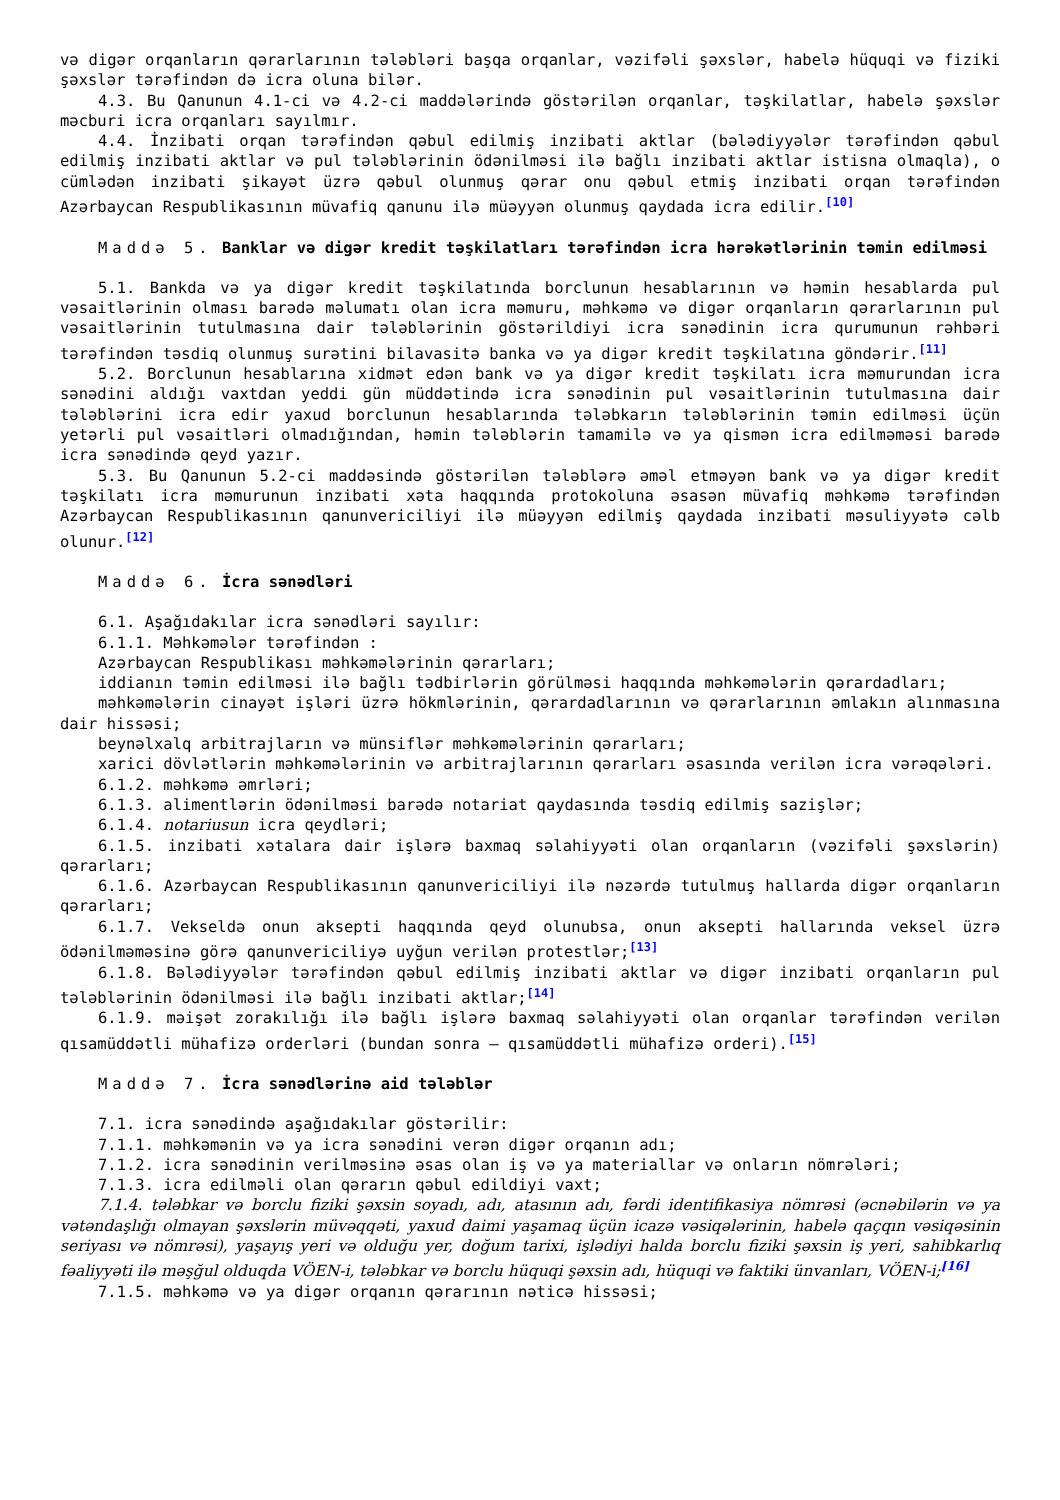və digər orqanların qərarlarının tələbləri başqa orqanlar, vəzifəli şəxslər, habelə hüquqi və fiziki şəxslər tərəfindən də icra oluna bilər.
4.3. Bu Qanunun 4.1-ci və 4.2-ci maddələrində göstərilən orqanlar, təşkilatlar, habelə şəxslər məcburi icra orqanları sayılmır.
4.4. İnzibati orqan tərəfindən qəbul edilmiş inzibati aktlar (bələdiyyələr tərəfindən qəbul edilmiş inzibati aktlar və pul tələblərinin ödənilməsi ilə bağlı inzibati aktlar istisna olmaqla), o cümlədən inzibati şikayət üzrə qəbul olunmuş qərar onu qəbul etmiş inzibati orqan tərəfindən Azərbaycan Respublikasının müvafiq qanunu ilə müəyyən olunmuş qaydada icra edilir.<sup>[10]</sup>
Maddə 5. Banklar və digər kredit təşkilatları tərəfindən icra hərəkətlərinin təmin edilməsi
5.1. Bankda və ya digər kredit təşkilatında borclunun hesablarının və həmin hesablarda pul vəsaitlərinin olması barədə məlumatı olan icra məmuru, məhkəmə və digər orqanların qərarlarının pul vəsaitlərinin tutulmasına dair tələblərinin göstərildiyi icra sənədinin icra qurumunun rəhbəri tərəfindən təsdiq olunmuş surətini bilavasitə banka və ya digər kredit təşkilatına göndərir.<sup>[11]</sup>
5.2. Borclunun hesablarına xidmət edən bank və ya digər kredit təşkilatı icra məmurundan icra sənədini aldığı vaxtdan yeddi gün müddətində icra sənədinin pul vəsaitlərinin tutulmasına dair tələblərini icra edir yaxud borclunun hesablarında tələbkarın tələblərinin təmin edilməsi üçün yetərli pul vəsaitləri olmadığından, həmin tələblərin tamamilə və ya qismən icra edilməməsi barədə icra sənədində qeyd yazır.
5.3. Bu Qanunun 5.2-ci maddəsində göstərilən tələblərə əməl etməyən bank və ya digər kredit təşkilatı icra məmurunun inzibati xəta haqqında protokoluna əsasən müvafiq məhkəmə tərəfindən Azərbaycan Respublikasının qanunvericiliyi ilə müəyyən edilmiş qaydada inzibati məsuliyyətə cəlb olunur.<sup>[12]</sup>
Maddə 6. İcra sənədləri
6.1. Aşağıdakılar icra sənədləri sayılır:
6.1.1. Məhkəmələr tərəfindən :
Azərbaycan Respublikası məhkəmələrinin qərarları;
iddianın təmin edilməsi ilə bağlı tədbirlərin görülməsi haqqında məhkəmələrin qərardadları;
məhkəmələrin cinayət işləri üzrə hökmlərinin, qərardadlarının və qərarlarının əmlakın alınmasına dair hissəsi;
beynəlxalq arbitrajların və münsiflər məhkəmələrinin qərarları;
xarici dövlətlərin məhkəmələrinin və arbitrajlarının qərarları əsasında verilən icra vərəqələri.
6.1.2. məhkəmə əmrləri;
6.1.3. alimentlərin ödənilməsi barədə notariat qaydasında təsdiq edilmiş sazişlər;
6.1.4. notariusun icra qeydləri;
6.1.5. inzibati xətalara dair işlərə baxmaq səlahiyyəti olan orqanların (vəzifəli şəxslərin) qərarları;
6.1.6. Azərbaycan Respublikasının qanunvericiliyi ilə nəzərdə tutulmuş hallarda digər orqanların qərarları;
6.1.7. Vekseldə onun aksepti haqqında qeyd olunubsa, onun aksepti hallarında veksel üzrə ödənilməməsinə görə qanunvericiliyə uyğun verilən protestlər;<sup>[13]</sup>
6.1.8. Bələdiyyələr tərəfindən qəbul edilmiş inzibati aktlar və digər inzibati orqanların pul tələblərinin ödənilməsi ilə bağlı inzibati aktlar;<sup>[14]</sup>
6.1.9. məişət zorakılığı ilə bağlı işlərə baxmaq səlahiyyəti olan orqanlar tərəfindən verilən qısamüddətli mühafizə orderləri (bundan sonra – qısamüddətli mühafizə orderi).<sup>[15]</sup>
Maddə 7. İcra sənədlərinə aid tələblər
7.1. icra sənədində aşağıdakılar göstərilir:
7.1.1. məhkəmənin və ya icra sənədini verən digər orqanın adı;
7.1.2. icra sənədinin verilməsinə əsas olan iş və ya materiallar və onların nömrələri;
7.1.3. icra edilməli olan qərarın qəbul edildiyi vaxt;
7.1.4. tələbkar və borclu fiziki şəxsin soyadı, adı, atasının adı, fərdi identifikasiya nömrəsi (əcnəbilərin və ya vətəndaşlığı olmayan şəxslərin müvəqqəti, yaxud daimi yaşamaq üçün icazə vəsiqələrinin, habelə qaçqın vəsiqəsinin seriyası və nömrəsi), yaşayış yeri və olduğu yer, doğum tarixi, işlədiyi halda borclu fiziki şəxsin iş yeri, sahibkarlıq fəaliyyəti ilə məşğul olduqda VÖEN-i, tələbkar və borclu hüquqi şəxsin adı, hüquqi və faktiki ünvanları, VÖEN-i;<sup>[16]</sup>
7.1.5. məhkəmə və ya digər orqanın qərarının nəticə hissəsi;